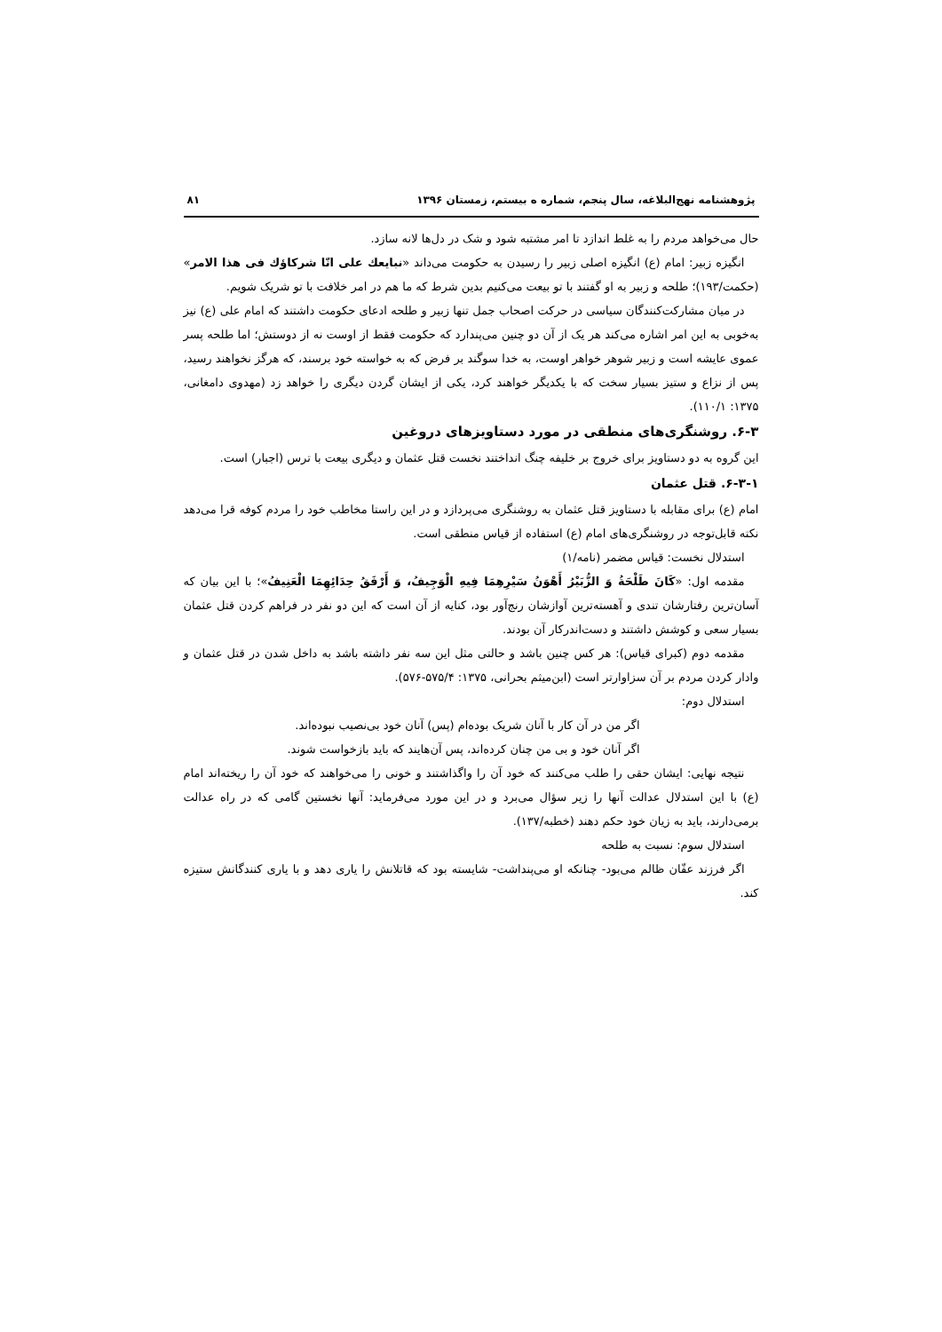پژوهشنامه نهج‌البلاغه، سال پنجم، شماره ه بیستم، زمستان ۱۳۹۶ ۸۱
حال می‌خواهد مردم را به غلط اندازد تا امر مشتبه شود و شک در دل‌ها لانه سازد.
انگیزه زبیر: امام (ع) انگیزه اصلی زبیر را رسیدن به حکومت می‌داند «نبایعك على انّا شركاؤك فى هذا الامر» (حکمت/۱۹۳)؛ طلحه و زبیر به او گفتند با تو بیعت می‌کنیم بدین شرط که ما هم در امر خلافت با تو شریک شویم.
در میان مشارکت‌کنندگان سیاسی در حرکت اصحاب جمل تنها زبیر و طلحه ادعای حکومت داشتند که امام علی (ع) نیز به‌خوبی به این امر اشاره می‌کند هر یک از آن دو چنین می‌پندارد که حکومت فقط از اوست نه از دوستش؛ اما طلحه پسر عموی عایشه است و زبیر شوهر خواهر اوست، به خدا سوگند بر فرض که به خواسته خود برسند، که هرگز نخواهند رسید، پس از نزاع و ستیز بسیار سخت که با یکدیگر خواهند کرد، یکی از ایشان گردن دیگری را خواهد زد (مهدوی دامغانی، ۱۳۷۵: ۱۱۰/۱).
۶-۳. روشنگری‌های منطقی در مورد دستاویزهای دروغین
این گروه به دو دستاویز برای خروج بر خلیفه چنگ انداختند نخست قتل عثمان و دیگری بیعت با ترس (اجبار) است.
۶-۳-۱. قتل عثمان
امام (ع) برای مقابله با دستاویز قتل عثمان به روشنگری می‌پردازد و در این راستا مخاطب خود را مردم کوفه قرا می‌دهد نکته قابل‌توجه در روشنگری‌های امام (ع) استفاده از قیاس منطقی است.
استدلال نخست: قیاس مضمر (نامه/۱)
مقدمه اول: «كَانَ طَلْحَةُ وَ الزُّبَيْرُ أَهْوَنُ سَيْرِهِمَا فِيهِ الْوَجِيفُ، وَ أَرْفَقُ حِدَائِهِمَا الْعَنِيفُ»؛ با این بیان که آسان‌ترین رفتارشان تندی و آهسته‌ترین آوازشان رنج‌آور بود، کنایه از آن است که این دو نفر در فراهم کردن قتل عثمان بسیار سعی و کوشش داشتند و دست‌اندرکار آن بودند.
مقدمه دوم (کبرای قیاس): هر کس چنین باشد و حالتی مثل این سه نفر داشته باشد به داخل شدن در قتل عثمان و وادار کردن مردم بر آن سزاوارتر است (ابن‌میثم بحرانی، ۱۳۷۵: ۵۷۵/۴-۵۷۶).
استدلال دوم:
اگر من در آن کار با آنان شریک بوده‌ام (پس) آنان خود بی‌نصیب نبوده‌اند.
اگر آنان خود و بی من چنان کرده‌اند، پس آن‌هایند که باید بازخواست شوند.
نتیجه نهایی: ایشان حقی را طلب می‌کنند که خود آن را واگذاشتند و خونی را می‌خواهند که خود آن را ریخته‌اند امام (ع) با این استدلال عدالت آنها را زیر سؤال می‌برد و در این مورد می‌فرماید: آنها نخستین گامی که در راه عدالت برمی‌دارند، باید به زیان خود حکم دهند (خطبه/۱۳۷).
استدلال سوم: نسبت به طلحه
اگر فرزند عفّان ظالم می‌بود- چنانکه او می‌پنداشت- شایسته بود که قاتلانش را یاری دهد و با یاری کنندگانش ستیزه کند.